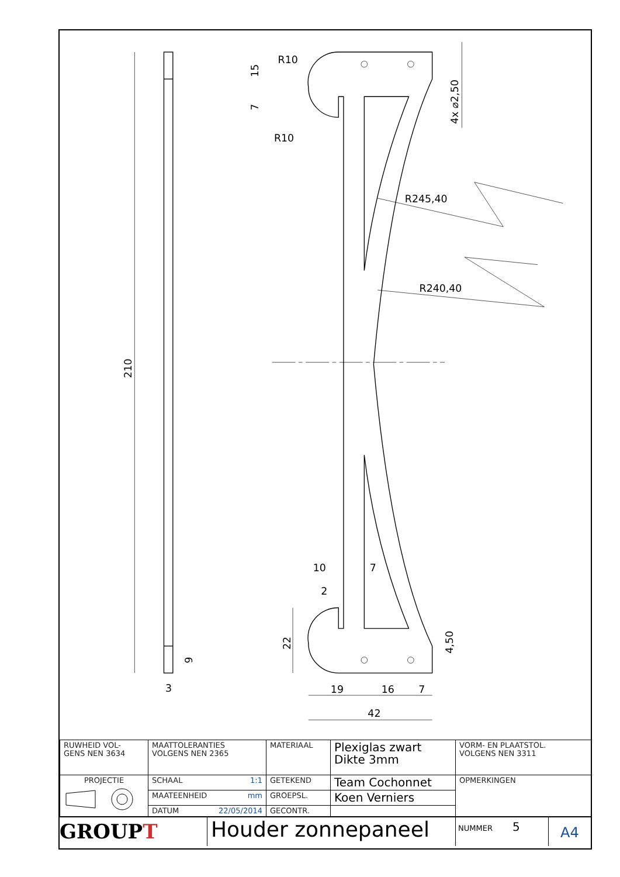42
19
16
7
10
7
2
3
R245,40
R240,40
R10
R10
210
15
7
22
9
4,50
4x ⌀2,50
| RUWHEID VOL- GENS NEN 3634 | MAATTOLERANTIES VOLGENS NEN 2365 | MATERIAAL | Plexiglas zwart Dikte 3mm | VORM- EN PLAATSTOL. VOLGENS NEN 3311 |
| PROJECTIE | SCHAAL 1:1 | GETEKEND | Team Cochonnet | OPMERKINGEN |
| | MAATEENHEID mm | GROEPSL. | Koen Verniers | |
| | DATUM 22/05/2014 | GECONTR. | | |
GROUPT
Houder zonnepaneel
NUMMER 5
A4